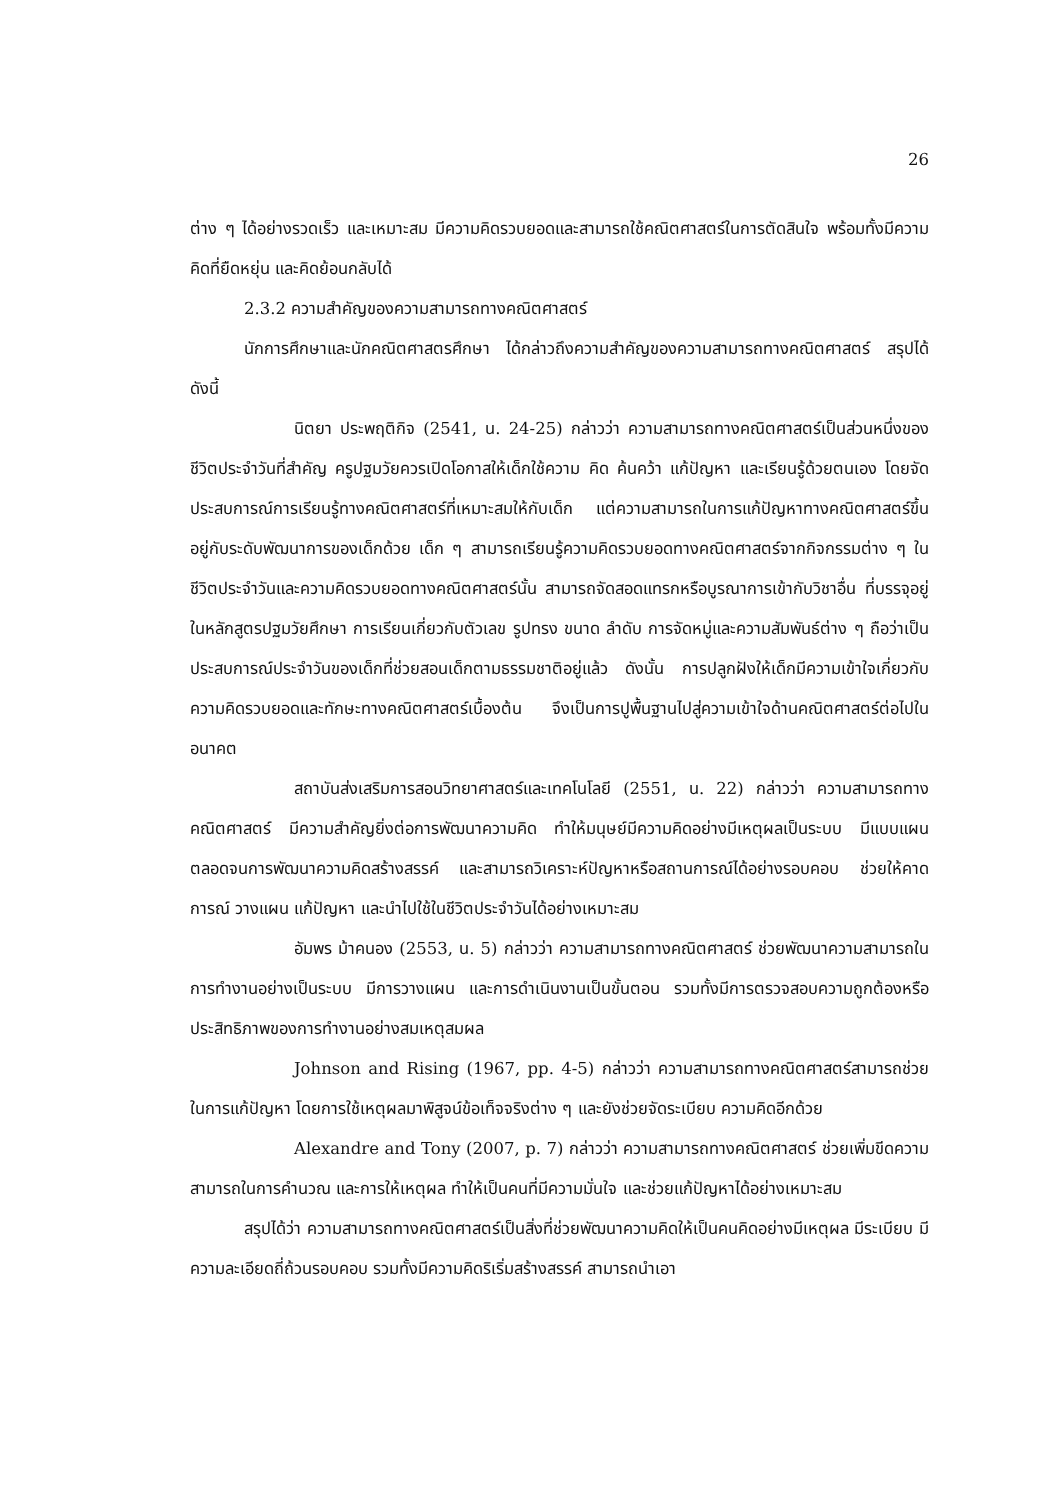26
ต่าง ๆ ได้อย่างรวดเร็ว และเหมาะสม มีความคิดรวบยอดและสามารถใช้คณิตศาสตร์ในการตัดสินใจ พร้อมทั้งมีความคิดที่ยืดหยุ่น และคิดย้อนกลับได้
2.3.2 ความสำคัญของความสามารถทางคณิตศาสตร์
นักการศึกษาและนักคณิตศาสตรศึกษา ได้กล่าวถึงความสำคัญของความสามารถทางคณิตศาสตร์ สรุปได้ดังนี้
นิตยา ประพฤติกิจ (2541, น. 24-25) กล่าวว่า ความสามารถทางคณิตศาสตร์เป็นส่วนหนึ่งของชีวิตประจำวันที่สำคัญ ครูปฐมวัยควรเปิดโอกาสให้เด็กใช้ความ คิด ค้นคว้า แก้ปัญหา และเรียนรู้ด้วยตนเอง โดยจัดประสบการณ์การเรียนรู้ทางคณิตศาสตร์ที่เหมาะสมให้กับเด็ก แต่ความสามารถในการแก้ปัญหาทางคณิตศาสตร์ขึ้นอยู่กับระดับพัฒนาการของเด็กด้วย เด็ก ๆ สามารถเรียนรู้ความคิดรวบยอดทางคณิตศาสตร์จากกิจกรรมต่าง ๆ ในชีวิตประจำวันและความคิดรวบยอดทางคณิตศาสตร์นั้น สามารถจัดสอดแทรกหรือบูรณาการเข้ากับวิชาอื่น ที่บรรจุอยู่ในหลักสูตรปฐมวัยศึกษา การเรียนเกี่ยวกับตัวเลข รูปทรง ขนาด ลำดับ การจัดหมู่และความสัมพันธ์ต่าง ๆ ถือว่าเป็นประสบการณ์ประจำวันของเด็กที่ช่วยสอนเด็กตามธรรมชาติอยู่แล้ว ดังนั้น การปลูกฝังให้เด็กมีความเข้าใจเกี่ยวกับความคิดรวบยอดและทักษะทางคณิตศาสตร์เบื้องต้น จึงเป็นการปูพื้นฐานไปสู่ความเข้าใจด้านคณิตศาสตร์ต่อไปในอนาคต
สถาบันส่งเสริมการสอนวิทยาศาสตร์และเทคโนโลยี (2551, น. 22) กล่าวว่า ความสามารถทางคณิตศาสตร์ มีความสำคัญยิ่งต่อการพัฒนาความคิด ทำให้มนุษย์มีความคิดอย่างมีเหตุผลเป็นระบบ มีแบบแผน ตลอดจนการพัฒนาความคิดสร้างสรรค์ และสามารถวิเคราะห์ปัญหาหรือสถานการณ์ได้อย่างรอบคอบ ช่วยให้คาดการณ์ วางแผน แก้ปัญหา และนำไปใช้ในชีวิตประจำวันได้อย่างเหมาะสม
อัมพร ม้าคนอง (2553, น. 5) กล่าวว่า ความสามารถทางคณิตศาสตร์ ช่วยพัฒนาความสามารถในการทำงานอย่างเป็นระบบ มีการวางแผน และการดำเนินงานเป็นขั้นตอน รวมทั้งมีการตรวจสอบความถูกต้องหรือประสิทธิภาพของการทำงานอย่างสมเหตุสมผล
Johnson and Rising (1967, pp. 4-5) กล่าวว่า ความสามารถทางคณิตศาสตร์สามารถช่วยในการแก้ปัญหา โดยการใช้เหตุผลมาพิสูจน์ข้อเท็จจริงต่าง ๆ และยังช่วยจัดระเบียบ ความคิดอีกด้วย
Alexandre and Tony (2007, p. 7) กล่าวว่า ความสามารถทางคณิตศาสตร์ ช่วยเพิ่มขีดความสามารถในการคำนวณ และการให้เหตุผล ทำให้เป็นคนที่มีความมั่นใจ และช่วยแก้ปัญหาได้อย่างเหมาะสม
สรุปได้ว่า ความสามารถทางคณิตศาสตร์เป็นสิ่งที่ช่วยพัฒนาความคิดให้เป็นคนคิดอย่างมีเหตุผล มีระเบียบ มีความละเอียดถี่ถ้วนรอบคอบ รวมทั้งมีความคิดริเริ่มสร้างสรรค์ สามารถนำเอา